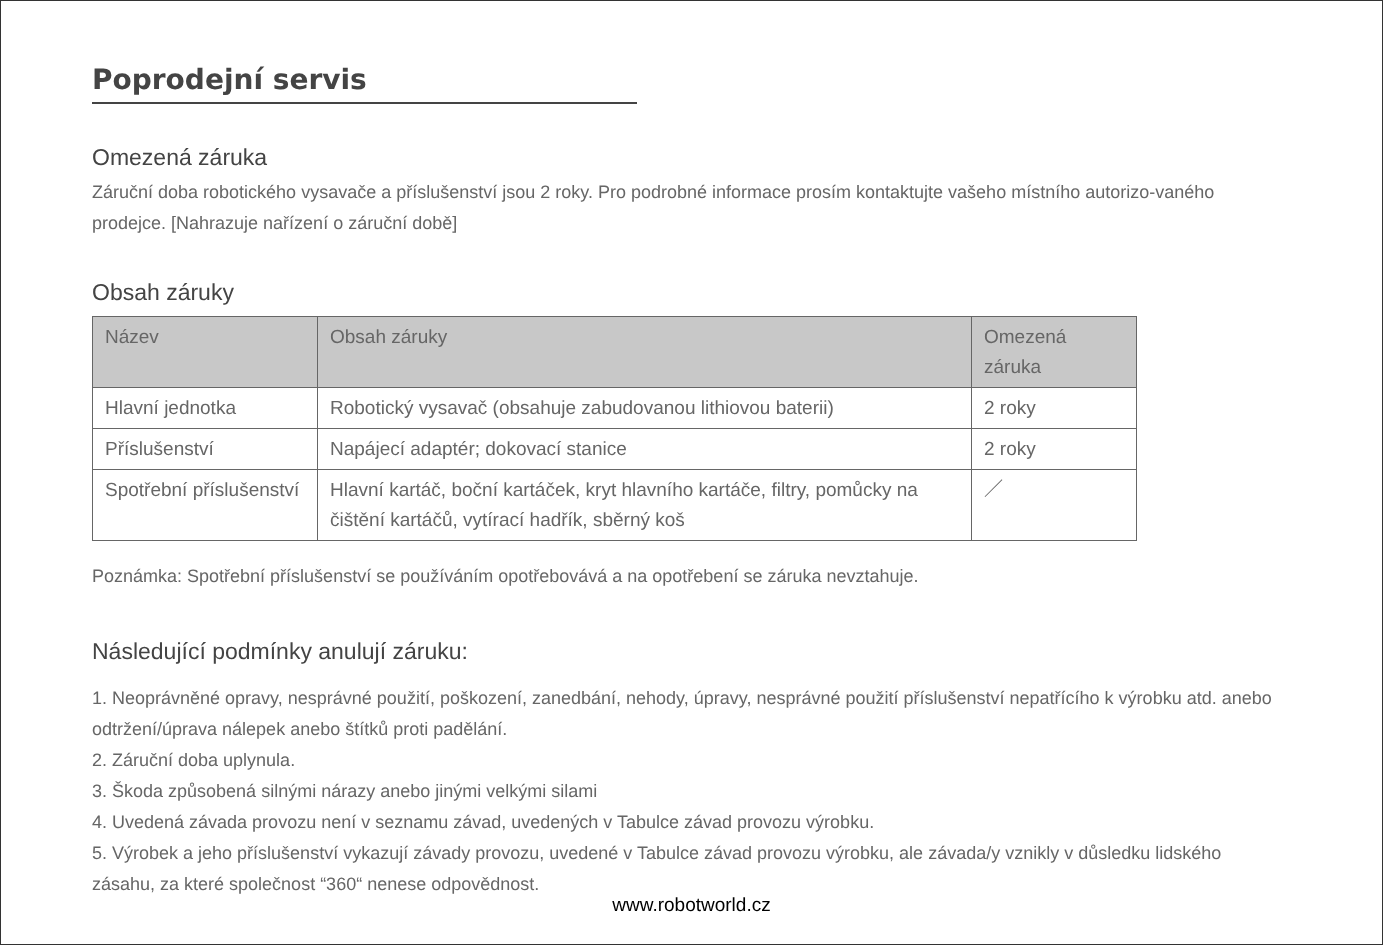Poprodejní servis
Omezená záruka
Záruční doba robotického vysavače a příslušenství jsou 2 roky. Pro podrobné informace prosím kontaktujte vašeho místního autorizo-vaného prodejce. [Nahrazuje nařízení o záruční době]
Obsah záruky
| Název | Obsah záruky | Omezená záruka |
| --- | --- | --- |
| Hlavní jednotka | Robotický vysavač (obsahuje zabudovanou lithiovou baterii) | 2 roky |
| Příslušenství | Napájecí adaptér; dokovací stanice | 2 roky |
| Spotřební příslušenství | Hlavní kartáč, boční kartáček, kryt hlavního kartáče, filtry, pomůcky na čištění kartáčů, vytírací hadřík, sběrný koš | ／ |
Poznámka: Spotřební příslušenství se používáním opotřebovává a na opotřebení se záruka nevztahuje.
Následující podmínky anulují záruku:
1. Neoprávněné opravy, nesprávné použití, poškození, zanedbání, nehody, úpravy, nesprávné použití příslušenství nepatřícího k výrobku atd. anebo odtržení/úprava nálepek anebo štítků proti padělání.
2. Záruční doba uplynula.
3. Škoda způsobená silnými nárazy anebo jinými velkými silami
4. Uvedená závada provozu není v seznamu závad, uvedených v Tabulce závad provozu výrobku.
5. Výrobek a jeho příslušenství vykazují závady provozu, uvedené v Tabulce závad provozu výrobku, ale závada/y vznikly v důsledku lidského zásahu, za které společnost “360“ nenese odpovědnost.
www.robotworld.cz